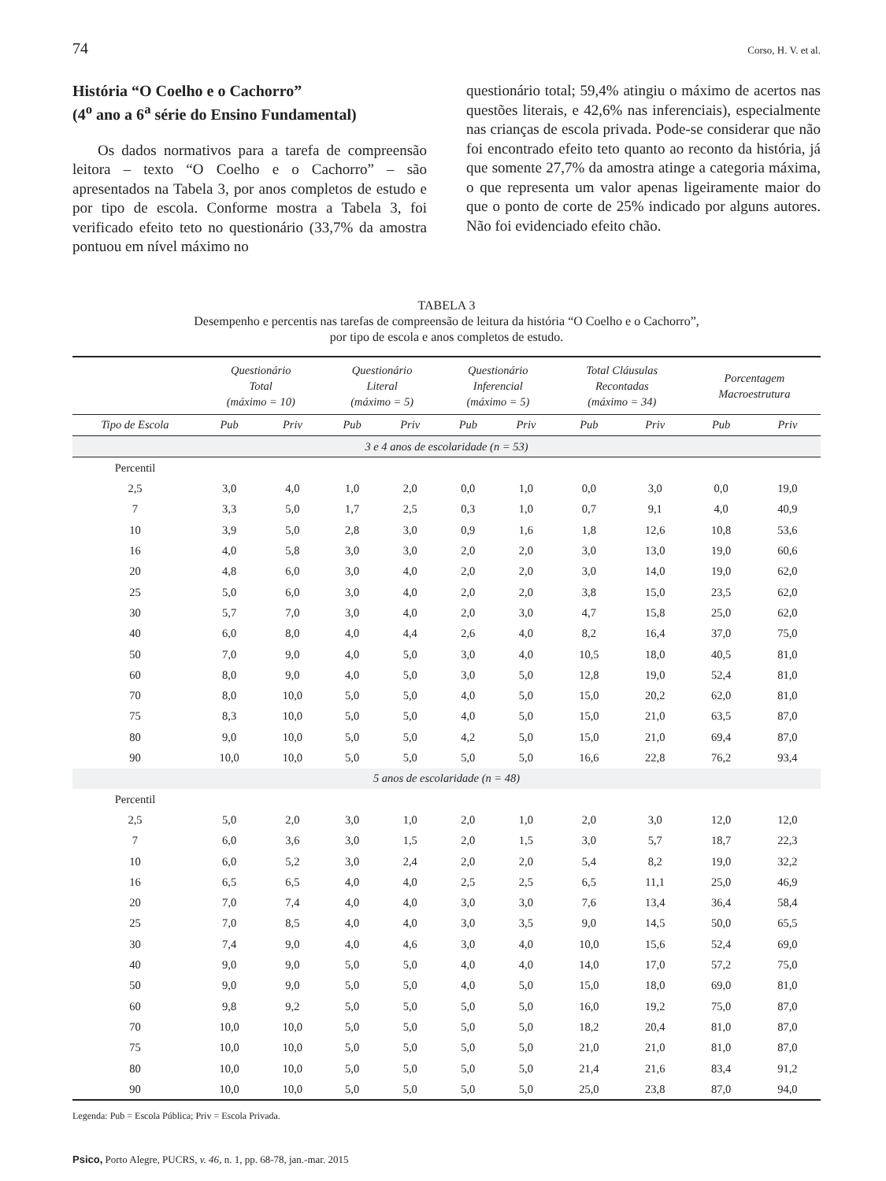74 Corso, H. V. et al.
História “O Coelho e o Cachorro”
(4<sup>o</sup> ano a 6<sup>a</sup> série do Ensino Fundamental)
Os dados normativos para a tarefa de compreensão leitora – texto “O Coelho e o Cachorro” – são apresentados na Tabela 3, por anos completos de estudo e por tipo de escola. Conforme mostra a Tabela 3, foi verificado efeito teto no questionário (33,7% da amostra pontuou em nível máximo no
questionário total; 59,4% atingiu o máximo de acertos nas questões literais, e 42,6% nas inferenciais), especialmente nas crianças de escola privada. Pode-se considerar que não foi encontrado efeito teto quanto ao reconto da história, já que somente 27,7% da amostra atinge a categoria máxima, o que representa um valor apenas ligeiramente maior do que o ponto de corte de 25% indicado por alguns autores. Não foi evidenciado efeito chão.
TABELA 3
Desempenho e percentis nas tarefas de compreensão de leitura da história “O Coelho e o Cachorro”,
por tipo de escola e anos completos de estudo.
| | Questionário Total (máximo = 10) | | Questionário Literal (máximo = 5) | | Questionário Inferencial (máximo = 5) | | Total Cláusulas Recontadas (máximo = 34) | | Porcentagem Macroestrutura | |
| --- | --- | --- | --- | --- | --- | --- | --- | --- | --- | --- |
| Tipo de Escola | Pub | Priv | Pub | Priv | Pub | Priv | Pub | Priv | Pub | Priv |
| 3 e 4 anos de escolaridade (n = 53) | | | | | | | | | | |
| Percentil | | | | | | | | | | |
| 2,5 | 3,0 | 4,0 | 1,0 | 2,0 | 0,0 | 1,0 | 0,0 | 3,0 | 0,0 | 19,0 |
| 7 | 3,3 | 5,0 | 1,7 | 2,5 | 0,3 | 1,0 | 0,7 | 9,1 | 4,0 | 40,9 |
| 10 | 3,9 | 5,0 | 2,8 | 3,0 | 0,9 | 1,6 | 1,8 | 12,6 | 10,8 | 53,6 |
| 16 | 4,0 | 5,8 | 3,0 | 3,0 | 2,0 | 2,0 | 3,0 | 13,0 | 19,0 | 60,6 |
| 20 | 4,8 | 6,0 | 3,0 | 4,0 | 2,0 | 2,0 | 3,0 | 14,0 | 19,0 | 62,0 |
| 25 | 5,0 | 6,0 | 3,0 | 4,0 | 2,0 | 2,0 | 3,8 | 15,0 | 23,5 | 62,0 |
| 30 | 5,7 | 7,0 | 3,0 | 4,0 | 2,0 | 3,0 | 4,7 | 15,8 | 25,0 | 62,0 |
| 40 | 6,0 | 8,0 | 4,0 | 4,4 | 2,6 | 4,0 | 8,2 | 16,4 | 37,0 | 75,0 |
| 50 | 7,0 | 9,0 | 4,0 | 5,0 | 3,0 | 4,0 | 10,5 | 18,0 | 40,5 | 81,0 |
| 60 | 8,0 | 9,0 | 4,0 | 5,0 | 3,0 | 5,0 | 12,8 | 19,0 | 52,4 | 81,0 |
| 70 | 8,0 | 10,0 | 5,0 | 5,0 | 4,0 | 5,0 | 15,0 | 20,2 | 62,0 | 81,0 |
| 75 | 8,3 | 10,0 | 5,0 | 5,0 | 4,0 | 5,0 | 15,0 | 21,0 | 63,5 | 87,0 |
| 80 | 9,0 | 10,0 | 5,0 | 5,0 | 4,2 | 5,0 | 15,0 | 21,0 | 69,4 | 87,0 |
| 90 | 10,0 | 10,0 | 5,0 | 5,0 | 5,0 | 5,0 | 16,6 | 22,8 | 76,2 | 93,4 |
| 5 anos de escolaridade (n = 48) | | | | | | | | | | |
| Percentil | | | | | | | | | | |
| 2,5 | 5,0 | 2,0 | 3,0 | 1,0 | 2,0 | 1,0 | 2,0 | 3,0 | 12,0 | 12,0 |
| 7 | 6,0 | 3,6 | 3,0 | 1,5 | 2,0 | 1,5 | 3,0 | 5,7 | 18,7 | 22,3 |
| 10 | 6,0 | 5,2 | 3,0 | 2,4 | 2,0 | 2,0 | 5,4 | 8,2 | 19,0 | 32,2 |
| 16 | 6,5 | 6,5 | 4,0 | 4,0 | 2,5 | 2,5 | 6,5 | 11,1 | 25,0 | 46,9 |
| 20 | 7,0 | 7,4 | 4,0 | 4,0 | 3,0 | 3,0 | 7,6 | 13,4 | 36,4 | 58,4 |
| 25 | 7,0 | 8,5 | 4,0 | 4,0 | 3,0 | 3,5 | 9,0 | 14,5 | 50,0 | 65,5 |
| 30 | 7,4 | 9,0 | 4,0 | 4,6 | 3,0 | 4,0 | 10,0 | 15,6 | 52,4 | 69,0 |
| 40 | 9,0 | 9,0 | 5,0 | 5,0 | 4,0 | 4,0 | 14,0 | 17,0 | 57,2 | 75,0 |
| 50 | 9,0 | 9,0 | 5,0 | 5,0 | 4,0 | 5,0 | 15,0 | 18,0 | 69,0 | 81,0 |
| 60 | 9,8 | 9,2 | 5,0 | 5,0 | 5,0 | 5,0 | 16,0 | 19,2 | 75,0 | 87,0 |
| 70 | 10,0 | 10,0 | 5,0 | 5,0 | 5,0 | 5,0 | 18,2 | 20,4 | 81,0 | 87,0 |
| 75 | 10,0 | 10,0 | 5,0 | 5,0 | 5,0 | 5,0 | 21,0 | 21,0 | 81,0 | 87,0 |
| 80 | 10,0 | 10,0 | 5,0 | 5,0 | 5,0 | 5,0 | 21,4 | 21,6 | 83,4 | 91,2 |
| 90 | 10,0 | 10,0 | 5,0 | 5,0 | 5,0 | 5,0 | 25,0 | 23,8 | 87,0 | 94,0 |
Legenda: Pub = Escola Pública; Priv = Escola Privada.
Psico, Porto Alegre, PUCRS, v. 46, n. 1, pp. 68-78, jan.-mar. 2015